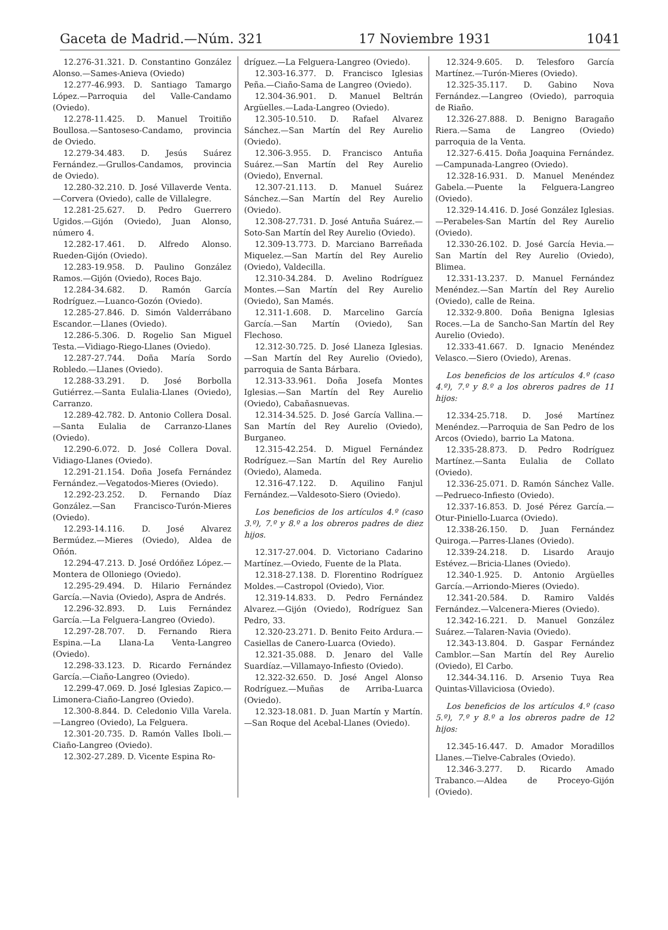Gaceta de Madrid.—Núm. 321 17 Noviembre 1931 1041
12.276-31.321. D. Constantino González Alonso.—Sames-Anieva (Oviedo)
12.277-46.993. D. Santiago Tamargo López.—Parroquia del Valle-Candamo (Oviedo).
12.278-11.425. D. Manuel Troitiño Boullosa.—Santoseso-Candamo, provincia de Oviedo.
12.279-34.483. D. Jesús Suárez Fernández.—Grullos-Candamos, provincia de Oviedo).
12.280-32.210. D. José Villaverde Venta.—Corvera (Oviedo), calle de Villalegre.
12.281-25.627. D. Pedro Guerrero Ugidos.—Gijón (Oviedo), Juan Alonso, número 4.
12.282-17.461. D. Alfredo Alonso. Rueden-Gijón (Oviedo).
12.283-19.958. D. Paulino González Ramos.—Gijón (Oviedo), Roces Bajo.
12.284-34.682. D. Ramón García Rodríguez.—Luanco-Gozón (Oviedo).
12.285-27.846. D. Simón Valderrábano Escandor.—Llanes (Oviedo).
12.286-5.306. D. Rogelio San Miguel Testa.—Vidiago-Riego-Llanes (Oviedo).
12.287-27.744. Doña María Sordo Robledo.—Llanes (Oviedo).
12.288-33.291. D. José Borbolla Gutiérrez.—Santa Eulalia-Llanes (Oviedo), Carranzo.
12.289-42.782. D. Antonio Collera Dosal.—Santa Eulalia de Carranzo-Llanes (Oviedo).
12.290-6.072. D. José Collera Doval. Vidiago-Llanes (Oviedo).
12.291-21.154. Doña Josefa Fernández Fernández.—Vegatodos-Mieres (Oviedo).
12.292-23.252. D. Fernando Díaz González.—San Francisco-Turón-Mieres (Oviedo).
12.293-14.116. D. José Alvarez Bermúdez.—Mieres (Oviedo), Aldea de Oñón.
12.294-47.213. D. José Ordóñez López.—Montera de Olloniego (Oviedo).
12.295-29.494. D. Hilario Fernández García.—Navia (Oviedo), Aspra de Andrés.
12.296-32.893. D. Luis Fernández García.—La Felguera-Langreo (Oviedo).
12.297-28.707. D. Fernando Riera Espina.—La Llana-La Venta-Langreo (Oviedo).
12.298-33.123. D. Ricardo Fernández García.—Ciaño-Langreo (Oviedo).
12.299-47.069. D. José Iglesias Zapico.—Limonera-Ciaño-Langreo (Oviedo).
12.300-8.844. D. Celedonio Villa Varela.—Langreo (Oviedo), La Felguera.
12.301-20.735. D. Ramón Valles Iboli.—Ciaño-Langreo (Oviedo).
12.302-27.289. D. Vicente Espina Ro-
dríguez.—La Felguera-Langreo (Oviedo).
12.303-16.377. D. Francisco Iglesias Peña.—Ciaño-Sama de Langreo (Oviedo).
12.304-36.901. D. Manuel Beltrán Argüelles.—Lada-Langreo (Oviedo).
12.305-10.510. D. Rafael Alvarez Sánchez.—San Martín del Rey Aurelio (Oviedo).
12.306-3.955. D. Francisco Antuña Suárez.—San Martín del Rey Aurelio (Oviedo), Envernal.
12.307-21.113. D. Manuel Suárez Sánchez.—San Martín del Rey Aurelio (Oviedo).
12.308-27.731. D. José Antuña Suárez.—Soto-San Martín del Rey Aurelio (Oviedo).
12.309-13.773. D. Marciano Barreñada Miquelez.—San Martín del Rey Aurelio (Oviedo), Valdecilla.
12.310-34.284. D. Avelino Rodríguez Montes.—San Martín del Rey Aurelio (Oviedo), San Mamés.
12.311-1.608. D. Marcelino García García.—San Martín (Oviedo), San Flechoso.
12.312-30.725. D. José Llaneza Iglesias.—San Martín del Rey Aurelio (Oviedo), parroquia de Santa Bárbara.
12.313-33.961. Doña Josefa Montes Iglesias.—San Martín del Rey Aurelio (Oviedo), Cabañasnuevas.
12.314-34.525. D. José García Vallina.—San Martín del Rey Aurelio (Oviedo), Burganeo.
12.315-42.254. D. Miguel Fernández Rodríguez.—San Martín del Rey Aurelio (Oviedo), Alameda.
12.316-47.122. D. Aquilino Fanjul Fernández.—Valdesoto-Siero (Oviedo).
Los beneficios de los artículos 4.º (caso 3.º), 7.º y 8.º a los obreros padres de diez hijos.
12.317-27.004. D. Victoriano Cadarino Martínez.—Oviedo, Fuente de la Plata.
12.318-27.138. D. Florentino Rodríguez Moldes.—Castropol (Oviedo), Vior.
12.319-14.833. D. Pedro Fernández Alvarez.—Gijón (Oviedo), Rodríguez San Pedro, 33.
12.320-23.271. D. Benito Feito Ardura.—Casiellas de Canero-Luarca (Oviedo).
12.321-35.088. D. Jenaro del Valle Suardíaz.—Villamayo-Infiesto (Oviedo).
12.322-32.650. D. José Angel Alonso Rodríguez.—Muñas de Arriba-Luarca (Oviedo).
12.323-18.081. D. Juan Martín y Martín.—San Roque del Acebal-Llanes (Oviedo).
12.324-9.605. D. Telesforo García Martínez.—Turón-Mieres (Oviedo).
12.325-35.117. D. Gabino Nova Fernández.—Langreo (Oviedo), parroquia de Riaño.
12.326-27.888. D. Benigno Baragaño Riera.—Sama de Langreo (Oviedo) parroquia de la Venta.
12.327-6.415. Doña Joaquina Fernández.—Campunada-Langreo (Oviedo).
12.328-16.931. D. Manuel Menéndez Gabela.—Puente la Felguera-Langreo (Oviedo).
12.329-14.416. D. José González Iglesias.—Perabeles-San Martín del Rey Aurelio (Oviedo).
12.330-26.102. D. José García Hevia.—San Martín del Rey Aurelio (Oviedo), Blimea.
12.331-13.237. D. Manuel Fernández Menéndez.—San Martín del Rey Aurelio (Oviedo), calle de Reina.
12.332-9.800. Doña Benigna Iglesias Roces.—La de Sancho-San Martín del Rey Aurelio (Oviedo).
12.333-41.667. D. Ignacio Menéndez Velasco.—Siero (Oviedo), Arenas.
Los beneficios de los artículos 4.º (caso 4.º), 7.º y 8.º a los obreros padres de 11 hijos:
12.334-25.718. D. José Martínez Menéndez.—Parroquia de San Pedro de los Arcos (Oviedo), barrio La Matona.
12.335-28.873. D. Pedro Rodríguez Martínez.—Santa Eulalia de Collato (Oviedo).
12.336-25.071. D. Ramón Sánchez Valle.—Pedrueco-Infiesto (Oviedo).
12.337-16.853. D. José Pérez García.—Otur-Piniello-Luarca (Oviedo).
12.338-26.150. D. Juan Fernández Quiroga.—Parres-Llanes (Oviedo).
12.339-24.218. D. Lisardo Araujo Estévez.—Bricia-Llanes (Oviedo).
12.340-1.925. D. Antonio Argüelles García.—Arriondo-Mieres (Oviedo).
12.341-20.584. D. Ramiro Valdés Fernández.—Valcenera-Mieres (Oviedo).
12.342-16.221. D. Manuel González Suárez.—Talaren-Navia (Oviedo).
12.343-13.804. D. Gaspar Fernández Camblor.—San Martín del Rey Aurelio (Oviedo), El Carbo.
12.344-34.116. D. Arsenio Tuya Rea Quintas-Villaviciosa (Oviedo).
Los beneficios de los artículos 4.º (caso 5.º), 7.º y 8.º a los obreros padre de 12 hijos:
12.345-16.447. D. Amador Moradillos Llanes.—Tielve-Cabrales (Oviedo).
12.346-3.277. D. Ricardo Amado Trabanco.—Aldea de Proceyo-Gijón (Oviedo).